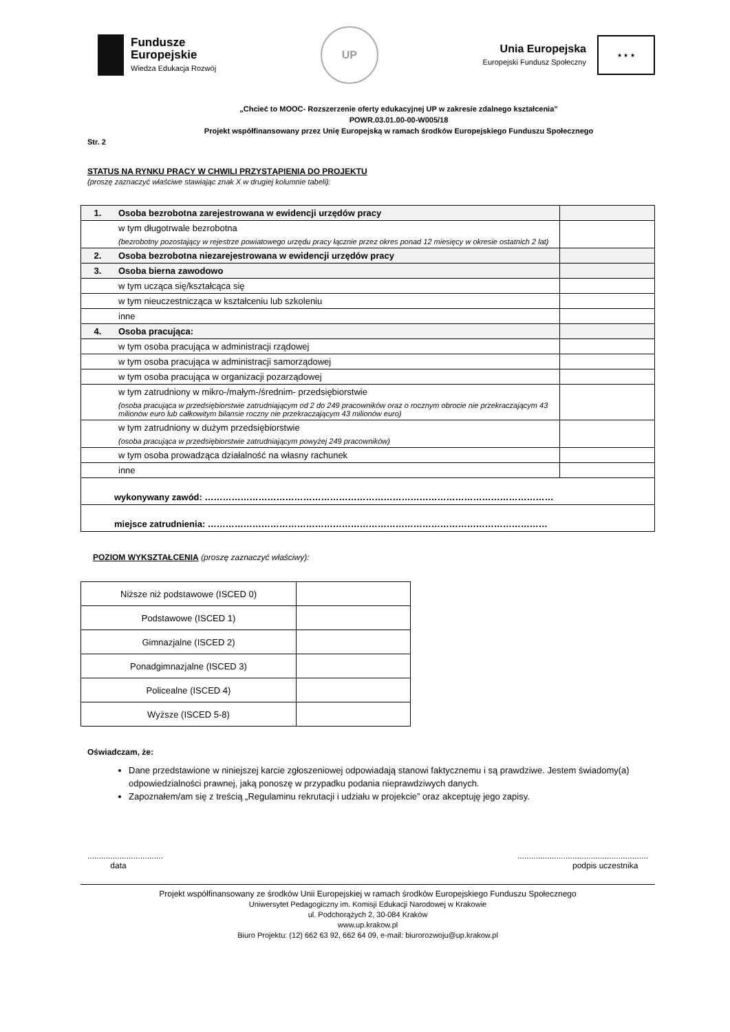Fundusze
Europejskie
Wiedza Edukacja Rozwój
UP
Unia Europejska
Europejski Fundusz Społeczny
★ ★ ★
„Chcieć to MOOC- Rozszerzenie oferty edukacyjnej UP w zakresie zdalnego kształcenia”
POWR.03.01.00-00-W005/18
Projekt współfinansowany przez Unię Europejską w ramach środków Europejskiego Funduszu Społecznego
Str. 2
STATUS NA RYNKU PRACY W CHWILI PRZYSTĄPIENIA DO PROJEKTU
(proszę zaznaczyć właściwe stawiając znak X w drugiej kolumnie tabeli):
| 1. | Osoba bezrobotna zarejestrowana w ewidencji urzędów pracy | |
| | w tym długotrwale bezrobotna (bezrobotny pozostający w rejestrze powiatowego urzędu pracy łącznie przez okres ponad 12 miesięcy w okresie ostatnich 2 lat) | |
| 2. | Osoba bezrobotna niezarejestrowana w ewidencji urzędów pracy | |
| 3. | Osoba bierna zawodowo | |
| | w tym ucząca się/kształcąca się | |
| | w tym nieuczestnicząca w kształceniu lub szkoleniu | |
| | inne | |
| 4. | Osoba pracująca: | |
| | w tym osoba pracująca w administracji rządowej | |
| | w tym osoba pracująca w administracji samorządowej | |
| | w tym osoba pracująca w organizacji pozarządowej | |
| | w tym zatrudniony w mikro-/małym-/średnim- przedsiębiorstwie (osoba pracująca w przedsiębiorstwie zatrudniającym od 2 do 249 pracowników oraz o rocznym obrocie nie przekraczającym 43 milionów euro lub całkowitym bilansie roczny nie przekraczającym 43 milionów euro) | |
| | w tym zatrudniony w dużym przedsiębiorstwie (osoba pracująca w przedsiębiorstwie zatrudniającym powyżej 249 pracowników) | |
| | w tym osoba prowadząca działalność na własny rachunek | |
| | inne | |
| wykonywany zawód: ……………………………………………………………………………………………………… | | |
| miejsce zatrudnienia: …………………………………………………………………………………………………… | | |
POZIOM WYKSZTAŁCENIA (proszę zaznaczyć właściwy):
| Niższe niż podstawowe (ISCED 0) | |
| Podstawowe (ISCED 1) | |
| Gimnazjalne (ISCED 2) | |
| Ponadgimnazjalne (ISCED 3) | |
| Policealne (ISCED 4) | |
| Wyższe (ISCED 5-8) | |
Oświadczam, że:
Dane przedstawione w niniejszej karcie zgłoszeniowej odpowiadają stanowi faktycznemu i są prawdziwe. Jestem świadomy(a) odpowiedzialności prawnej, jaką ponoszę w przypadku podania nieprawdziwych danych.
Zapoznałem/am się z treścią „Regulaminu rekrutacji i udziału w projekcie” oraz akceptuję jego zapisy.
.................................
data
.........................................................
podpis uczestnika
Projekt współfinansowany ze środków Unii Europejskiej w ramach środków Europejskiego Funduszu Społecznego
Uniwersytet Pedagogiczny im. Komisji Edukacji Narodowej w Krakowie
ul. Podchorążych 2, 30-084 Kraków
www.up.krakow.pl
Biuro Projektu: (12) 662 63 92, 662 64 09, e-mail: biurorozwoju@up.krakow.pl